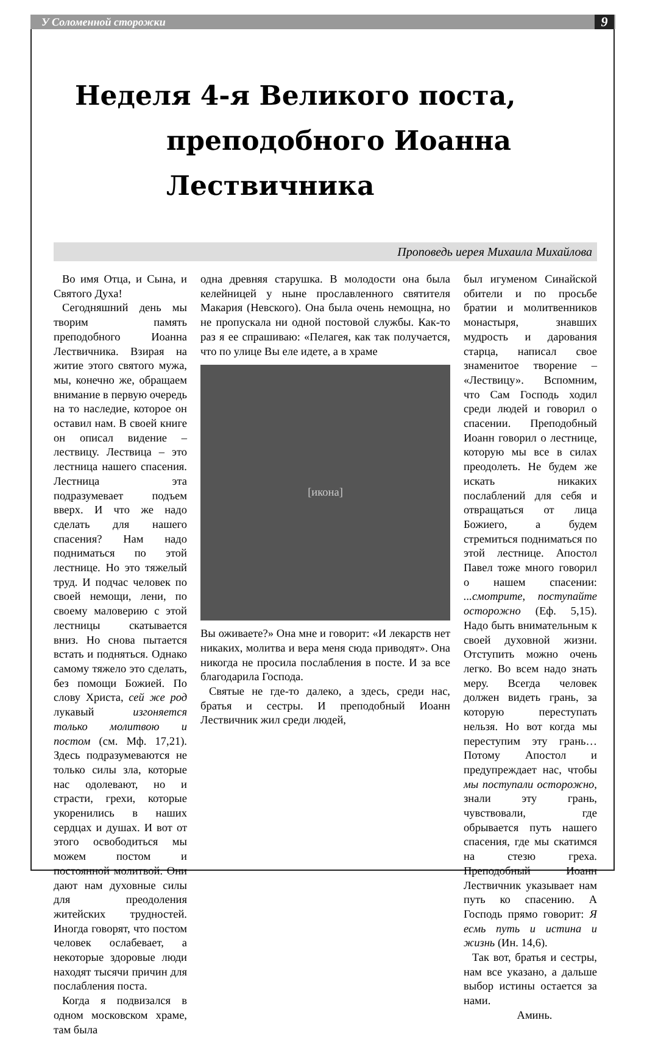У Соломенной сторожки
9
Неделя 4-я Великого поста,
преподобного Иоанна Лествичника
Проповедь иерея Михаила Михайлова
Во имя Отца, и Сына, и Святого Духа!
Сегодняшний день мы творим память преподобного Иоанна Лествичника. Взирая на житие этого святого мужа, мы, конечно же, обращаем внимание в первую очередь на то наследие, которое он оставил нам. В своей книге он описал видение – лествицу. Лествица – это лестница нашего спасения. Лестница эта подразумевает подъем вверх. И что же надо сделать для нашего спасения? Нам надо подниматься по этой лестнице. Но это тяжелый труд. И подчас человек по своей немощи, лени, по своему маловерию с этой лестницы скатывается вниз. Но снова пытается встать и подняться. Однако самому тяжело это сделать, без помощи Божией. По слову Христа, сей же род лукавый изгоняется только молитвою и постом (см. Мф. 17,21). Здесь подразумеваются не только силы зла, которые нас одолевают, но и страсти, грехи, которые укоренились в наших сердцах и душах. И вот от этого освободиться мы можем постом и постоянной молитвой. Они дают нам духовные силы для преодоления житейских трудностей. Иногда говорят, что постом человек ослабевает, а некоторые здоровые люди находят тысячи причин для послабления поста.
Когда я подвизался в одном московском храме, там была
одна древняя старушка. В молодости она была келейницей у ныне прославленного святителя Макария (Невского). Она была очень немощна, но не пропускала ни одной постовой службы. Как-то раз я ее спрашиваю: «Пелагея, как так получается, что по улице Вы еле идете, а в храме
[икона]
Вы оживаете?» Она мне и говорит: «И лекарств нет никаких, молитва и вера меня сюда приводят». Она никогда не просила послабления в посте. И за все благодарила Господа.
Святые не где-то далеко, а здесь, среди нас, братья и сестры. И преподобный Иоанн Лествичник жил среди людей,
был игуменом Синайской обители и по просьбе братии и молитвенников монастыря, знавших мудрость и дарования старца, написал свое знаменитое творение – «Лествицу». Вспомним, что Сам Господь ходил среди людей и говорил о спасении. Преподобный Иоанн говорил о лестнице, которую мы все в силах преодолеть. Не будем же искать никаких послаблений для себя и отвращаться от лица Божиего, а будем стремиться подниматься по этой лестнице. Апостол Павел тоже много говорил о нашем спасении: ...смотрите, поступайте осторожно (Еф. 5,15). Надо быть внимательным к своей духовной жизни. Отступить можно очень легко. Во всем надо знать меру. Всегда человек должен видеть грань, за которую переступать нельзя. Но вот когда мы переступим эту грань… Потому Апостол и предупреждает нас, чтобы мы поступали осторожно, знали эту грань, чувствовали, где обрывается путь нашего спасения, где мы скатимся на стезю греха. Преподобный Иоанн Лествичник указывает нам путь ко спасению. А Господь прямо говорит: Я есмь путь и истина и жизнь (Ин. 14,6).
Так вот, братья и сестры, нам все указано, а дальше выбор истины остается за нами.
Аминь.